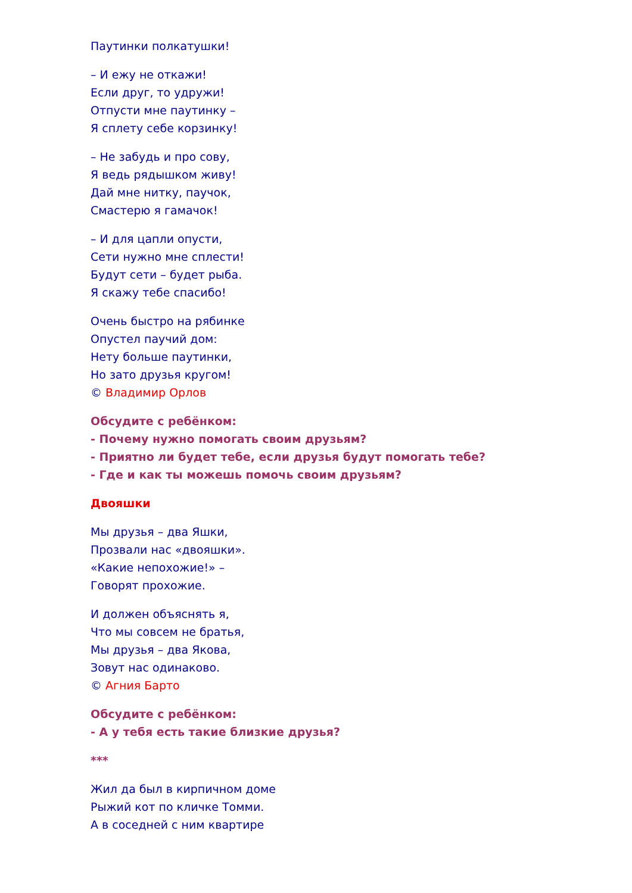Паутинки полкатушки!
– И ежу не откажи!
Если друг, то удружи!
Отпусти мне паутинку –
Я сплету себе корзинку!
– Не забудь и про сову,
Я ведь рядышком живу!
Дай мне нитку, паучок,
Смастерю я гамачок!
– И для цапли опусти,
Сети нужно мне сплести!
Будут сети – будет рыба.
Я скажу тебе спасибо!
Очень быстро на рябинке
Опустел паучий дом:
Нету больше паутинки,
Но зато друзья кругом!
© Владимир Орлов
Обсудите с ребёнком:
- Почему нужно помогать своим друзьям?
- Приятно ли будет тебе, если друзья будут помогать тебе?
- Где и как ты можешь помочь своим друзьям?
Двояшки
Мы друзья – два Яшки,
Прозвали нас «двояшки».
«Какие непохожие!» –
Говорят прохожие.
И должен объяснять я,
Что мы совсем не братья,
Мы друзья – два Якова,
Зовут нас одинаково.
© Агния Барто
Обсудите с ребёнком:
- А у тебя есть такие близкие друзья?
***
Жил да был в кирпичном доме
Рыжий кот по кличке Томми.
А в соседней с ним квартире